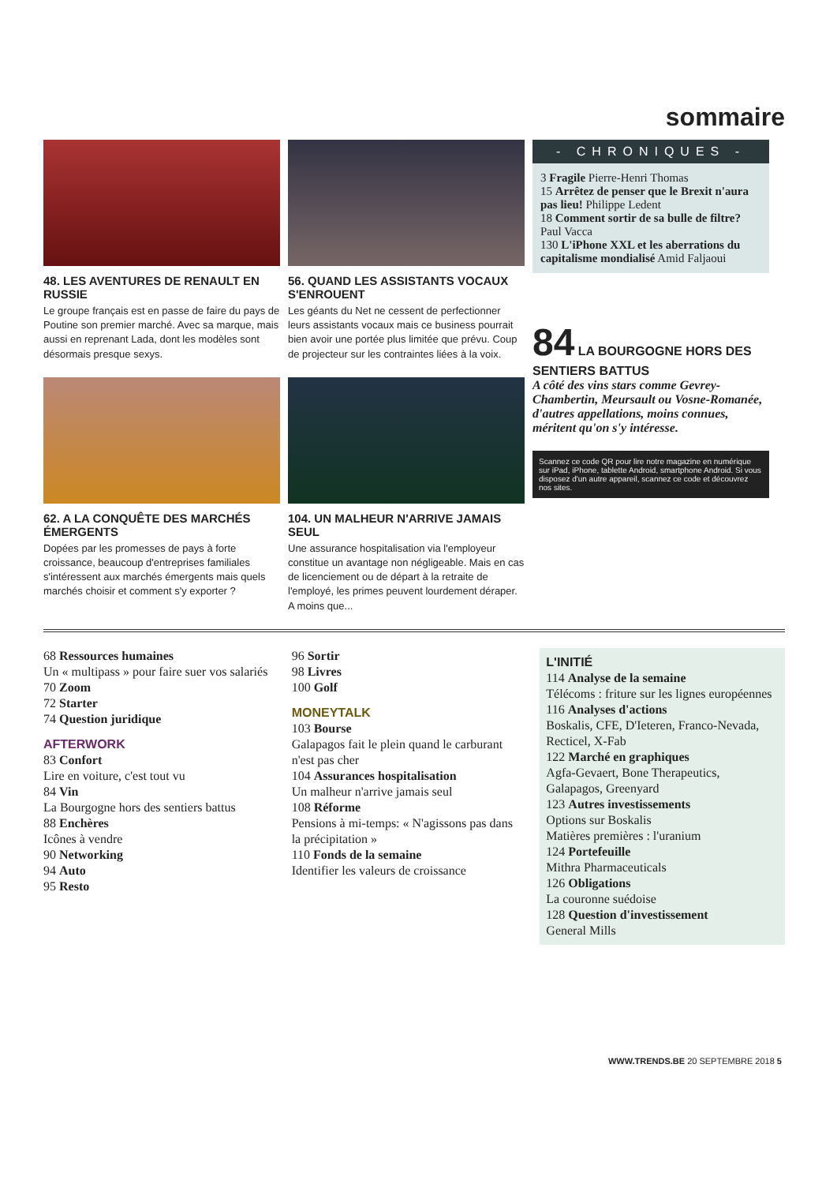sommaire
48. LES AVENTURES DE RENAULT EN RUSSIE
Le groupe français est en passe de faire du pays de Poutine son premier marché. Avec sa marque, mais aussi en reprenant Lada, dont les modèles sont désormais presque sexys.
56. QUAND LES ASSISTANTS VOCAUX S'ENROUENT
Les géants du Net ne cessent de perfectionner leurs assistants vocaux mais ce business pourrait bien avoir une portée plus limitée que prévu. Coup de projecteur sur les contraintes liées à la voix.
62. A LA CONQUÊTE DES MARCHÉS ÉMERGENTS
Dopées par les promesses de pays à forte croissance, beaucoup d'entreprises familiales s'intéressent aux marchés émergents mais quels marchés choisir et comment s'y exporter ?
104. UN MALHEUR N'ARRIVE JAMAIS SEUL
Une assurance hospitalisation via l'employeur constitue un avantage non négligeable. Mais en cas de licenciement ou de départ à la retraite de l'employé, les primes peuvent lourdement déraper. A moins que...
- CHRONIQUES -
3 Fragile Pierre-Henri Thomas
15 Arrêtez de penser que le Brexit n'aura pas lieu! Philippe Ledent
18 Comment sortir de sa bulle de filtre? Paul Vacca
130 L'iPhone XXL et les aberrations du capitalisme mondialisé Amid Faljaoui
84 LA BOURGOGNE HORS DES SENTIERS BATTUS
A côté des vins stars comme Gevrey-Chambertin, Meursault ou Vosne-Romanée, d'autres appellations, moins connues, méritent qu'on s'y intéresse.
Scannez ce code QR pour lire notre magazine en numérique sur iPad, iPhone, tablette Android, smartphone Android. Si vous disposez d'un autre appareil, scannez ce code et découvrez nos sites.
68 Ressources humaines
Un « multipass » pour faire suer vos salariés
70 Zoom
72 Starter
74 Question juridique
AFTERWORK
83 Confort
Lire en voiture, c'est tout vu
84 Vin
La Bourgogne hors des sentiers battus
88 Enchères
Icônes à vendre
90 Networking
94 Auto
95 Resto
96 Sortir
98 Livres
100 Golf
MONEYTALK
103 Bourse
Galapagos fait le plein quand le carburant n'est pas cher
104 Assurances hospitalisation
Un malheur n'arrive jamais seul
108 Réforme
Pensions à mi-temps: « N'agissons pas dans la précipitation »
110 Fonds de la semaine
Identifier les valeurs de croissance
L'INITIÉ
114 Analyse de la semaine
Télécoms : friture sur les lignes européennes
116 Analyses d'actions
Boskalis, CFE, D'Ieteren, Franco-Nevada, Recticel, X-Fab
122 Marché en graphiques
Agfa-Gevaert, Bone Therapeutics, Galapagos, Greenyard
123 Autres investissements
Options sur Boskalis
Matières premières : l'uranium
124 Portefeuille
Mithra Pharmaceuticals
126 Obligations
La couronne suédoise
128 Question d'investissement
General Mills
WWW.TRENDS.BE 20 SEPTEMBRE 2018 5